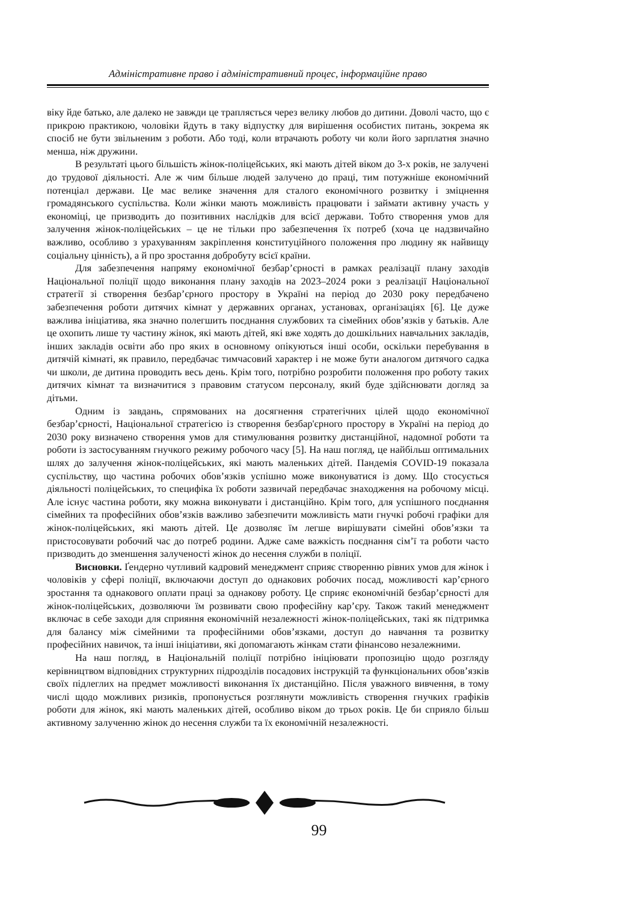Адміністративне право і адміністративний процес, інформаційне право
віку йде батько, але далеко не завжди це трапляється через велику любов до дитини. Доволі часто, що є прикрою практикою, чоловіки йдуть в таку відпустку для вирішення особистих питань, зокрема як спосіб не бути звільненим з роботи. Або тоді, коли втрачають роботу чи коли його зарплатня значно менша, ніж дружини.
В результаті цього більшість жінок-поліцейських, які мають дітей віком до 3-х років, не залучені до трудової діяльності. Але ж чим більше людей залучено до праці, тим потужніше економічний потенціал держави. Це має велике значення для сталого економічного розвитку і зміцнення громадянського суспільства. Коли жінки мають можливість працювати і займати активну участь у економіці, це призводить до позитивних наслідків для всієї держави. Тобто створення умов для залучення жінок-поліцейських – це не тільки про забезпечення їх потреб (хоча це надзвичайно важливо, особливо з урахуванням закріплення конституційного положення про людину як найвищу соціальну цінність), а й про зростання добробуту всієї країни.
Для забезпечення напряму економічної безбар’єрності в рамках реалізації плану заходів Національної поліції щодо виконання плану заходів на 2023–2024 роки з реалізації Національної стратегії зі створення безбар’єрного простору в Україні на період до 2030 року передбачено забезпечення роботи дитячих кімнат у державних органах, установах, організаціях [6]. Це дуже важлива ініціатива, яка значно полегшить поєднання службових та сімейних обов’язків у батьків. Але це охопить лише ту частину жінок, які мають дітей, які вже ходять до дошкільних навчальних закладів, інших закладів освіти або про яких в основному опікуються інші особи, оскільки перебування в дитячій кімнаті, як правило, передбачає тимчасовий характер і не може бути аналогом дитячого садка чи школи, де дитина проводить весь день. Крім того, потрібно розробити положення про роботу таких дитячих кімнат та визначитися з правовим статусом персоналу, який буде здійснювати догляд за дітьми.
Одним із завдань, спрямованих на досягнення стратегічних цілей щодо економічної безбар’єрності, Національної стратегією із створення безбар'єрного простору в Україні на період до 2030 року визначено створення умов для стимулювання розвитку дистанційної, надомної роботи та роботи із застосуванням гнучкого режиму робочого часу [5]. На наш погляд, це найбільш оптимальних шлях до залучення жінок-поліцейських, які мають маленьких дітей. Пандемія COVID-19 показала суспільству, що частина робочих обов’язків успішно може виконуватися із дому. Що стосується діяльності поліцейських, то специфіка їх роботи зазвичай передбачає знаходження на робочому місці. Але існує частина роботи, яку можна виконувати і дистанційно. Крім того, для успішного поєднання сімейних та професійних обов’язків важливо забезпечити можливість мати гнучкі робочі графіки для жінок-поліцейських, які мають дітей. Це дозволяє їм легше вирішувати сімейні обов’язки та пристосовувати робочий час до потреб родини. Адже саме важкість поєднання сім’ї та роботи часто призводить до зменшення залученості жінок до несення служби в поліції.
Висновки. Ґендерно чутливий кадровий менеджмент сприяє створенню рівних умов для жінок і чоловіків у сфері поліції, включаючи доступ до однакових робочих посад, можливості кар’єрного зростання та однакового оплати праці за однакову роботу. Це сприяє економічній безбар’єрності для жінок-поліцейських, дозволяючи їм розвивати свою професійну кар’єру. Також такий менеджмент включає в себе заходи для сприяння економічній незалежності жінок-поліцейських, такі як підтримка для балансу між сімейними та професійними обов’язками, доступ до навчання та розвитку професійних навичок, та інші ініціативи, які допомагають жінкам стати фінансово незалежними.
На наш погляд, в Національній поліції потрібно ініціювати пропозицію щодо розгляду керівництвом відповідних структурних підрозділів посадових інструкцій та функціональних обов’язків своїх підлеглих на предмет можливості виконання їх дистанційно. Після уважного вивчення, в тому числі щодо можливих ризиків, пропонується розглянути можливість створення гнучких графіків роботи для жінок, які мають маленьких дітей, особливо віком до трьох років. Це би сприяло більш активному залученню жінок до несення служби та їх економічній незалежності.
99